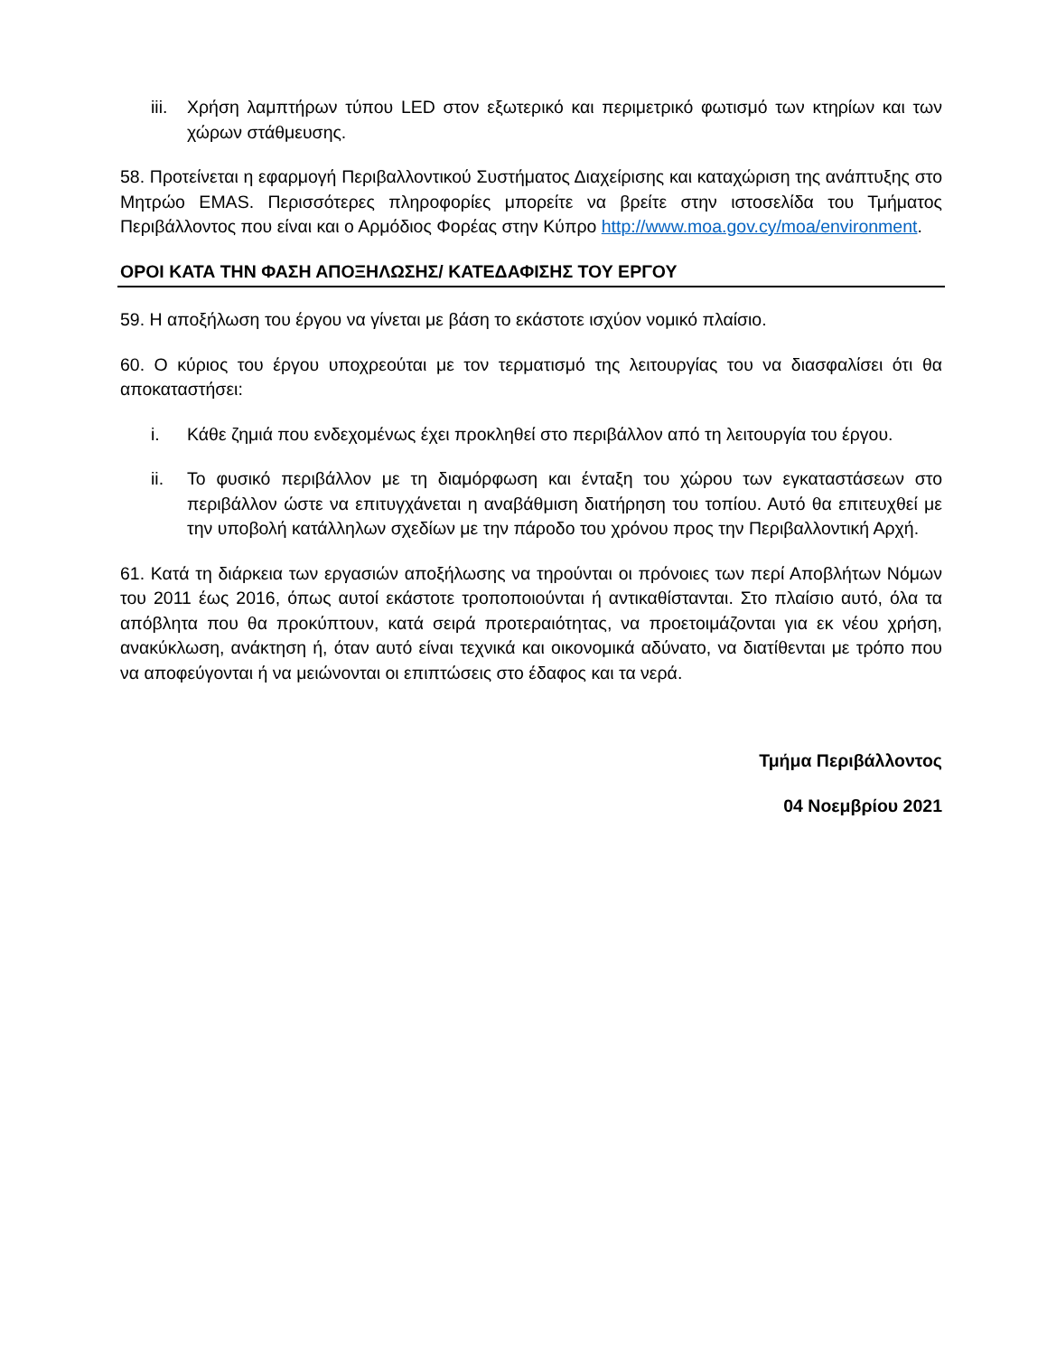iii. Χρήση λαμπτήρων τύπου LED στον εξωτερικό και περιμετρικό φωτισμό των κτηρίων και των χώρων στάθμευσης.
58. Προτείνεται η εφαρμογή Περιβαλλοντικού Συστήματος Διαχείρισης και καταχώριση της ανάπτυξης στο Μητρώο EMAS. Περισσότερες πληροφορίες μπορείτε να βρείτε στην ιστοσελίδα του Τμήματος Περιβάλλοντος που είναι και ο Αρμόδιος Φορέας στην Κύπρο http://www.moa.gov.cy/moa/environment.
ΟΡΟΙ ΚΑΤΑ ΤΗΝ ΦΑΣΗ ΑΠΟΞΗΛΩΣΗΣ/ ΚΑΤΕΔΑΦΙΣΗΣ ΤΟΥ ΕΡΓΟΥ
59. Η αποξήλωση του έργου να γίνεται με βάση το εκάστοτε ισχύον νομικό πλαίσιο.
60. Ο κύριος του έργου υποχρεούται με τον τερματισμό της λειτουργίας του να διασφαλίσει ότι θα αποκαταστήσει:
i. Κάθε ζημιά που ενδεχομένως έχει προκληθεί στο περιβάλλον από τη λειτουργία του έργου.
ii. Το φυσικό περιβάλλον με τη διαμόρφωση και ένταξη του χώρου των εγκαταστάσεων στο περιβάλλον ώστε να επιτυγχάνεται η αναβάθμιση διατήρηση του τοπίου. Αυτό θα επιτευχθεί με την υποβολή κατάλληλων σχεδίων με την πάροδο του χρόνου προς την Περιβαλλοντική Αρχή.
61. Κατά τη διάρκεια των εργασιών αποξήλωσης να τηρούνται οι πρόνοιες των περί Αποβλήτων Νόμων του 2011 έως 2016, όπως αυτοί εκάστοτε τροποποιούνται ή αντικαθίστανται. Στο πλαίσιο αυτό, όλα τα απόβλητα που θα προκύπτουν, κατά σειρά προτεραιότητας, να προετοιμάζονται για εκ νέου χρήση, ανακύκλωση, ανάκτηση ή, όταν αυτό είναι τεχνικά και οικονομικά αδύνατο, να διατίθενται με τρόπο που να αποφεύγονται ή να μειώνονται οι επιπτώσεις στο έδαφος και τα νερά.
Τμήμα Περιβάλλοντος
04 Νοεμβρίου 2021